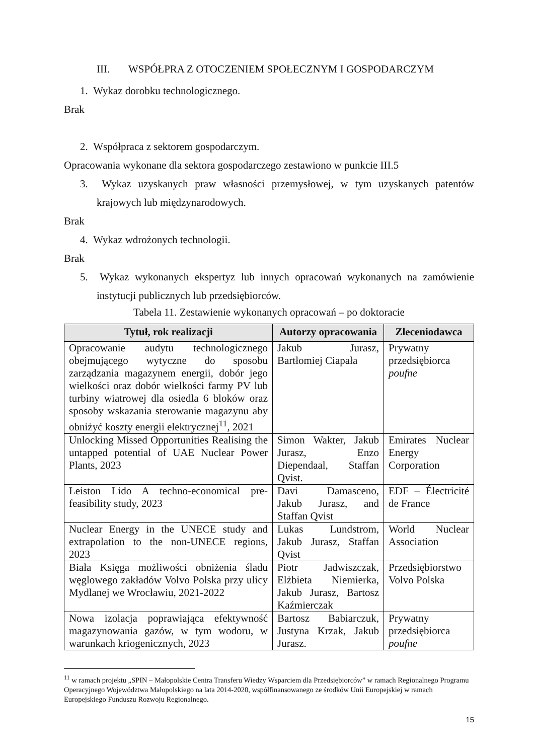III. WSPÓŁPRA Z OTOCZENIEM SPOŁECZNYM I GOSPODARCZYM
1. Wykaz dorobku technologicznego.
Brak
2. Współpraca z sektorem gospodarczym.
Opracowania wykonane dla sektora gospodarczego zestawiono w punkcie III.5
3. Wykaz uzyskanych praw własności przemysłowej, w tym uzyskanych patentów krajowych lub międzynarodowych.
Brak
4. Wykaz wdrożonych technologii.
Brak
5. Wykaz wykonanych ekspertyz lub innych opracowań wykonanych na zamówienie instytucji publicznych lub przedsiębiorców.
Tabela 11. Zestawienie wykonanych opracowań – po doktoracie
| Tytuł, rok realizacji | Autorzy opracowania | Zleceniodawca |
| --- | --- | --- |
| Opracowanie audytu technologicznego obejmującego wytyczne do sposobu zarządzania magazynem energii, dobór jego wielkości oraz dobór wielkości farmy PV lub turbiny wiatrowej dla osiedla 6 bloków oraz sposoby wskazania sterowanie magazynu aby obniżyć koszty energii elektrycznej<sup>11</sup>, 2021 | Jakub Jurasz, Bartłomiej Ciapała | Prywatny przedsiębiorca poufne |
| Unlocking Missed Opportunities Realising the untapped potential of UAE Nuclear Power Plants, 2023 | Simon Wakter, Jakub Jurasz, Enzo Diependaal, Staffan Qvist. | Emirates Nuclear Energy Corporation |
| Leiston Lido A techno-economical pre-feasibility study, 2023 | Davi Damasceno, Jakub Jurasz, and Staffan Qvist | EDF – Électricité de France |
| Nuclear Energy in the UNECE study and extrapolation to the non-UNECE regions, 2023 | Lukas Lundstrom, Jakub Jurasz, Staffan Qvist | World Nuclear Association |
| Biała Księga możliwości obniżenia śladu węglowego zakładów Volvo Polska przy ulicy Mydlanej we Wrocławiu, 2021-2022 | Piotr Jadwiszczak, Elżbieta Niemierka, Jakub Jurasz, Bartosz Kaźmierczak | Przedsiębiorstwo Volvo Polska |
| Nowa izolacja poprawiająca efektywność magazynowania gazów, w tym wodoru, w warunkach kriogenicznych, 2023 | Bartosz Babiarczuk, Justyna Krzak, Jakub Jurasz. | Prywatny przedsiębiorca poufne |
<sup>11</sup> w ramach projektu „SPIN – Małopolskie Centra Transferu Wiedzy Wsparciem dla Przedsiębiorców” w ramach Regionalnego Programu Operacyjnego Województwa Małopolskiego na lata 2014-2020, współfinansowanego ze środków Unii Europejskiej w ramach Europejskiego Funduszu Rozwoju Regionalnego.
15